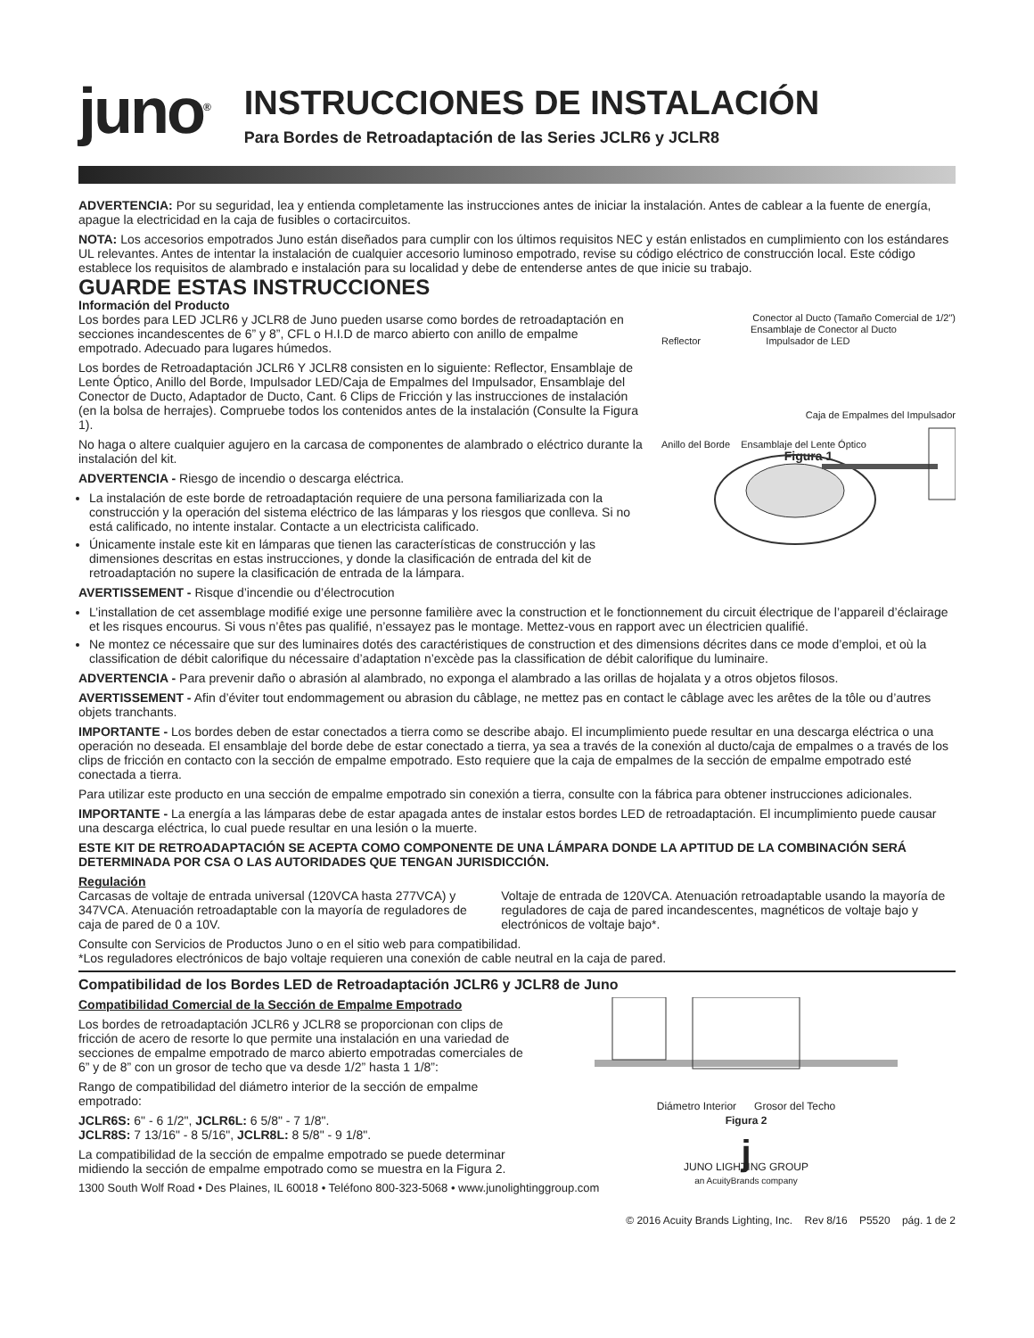juno<sup>®</sup>
INSTRUCCIONES DE INSTALACIÓN
Para Bordes de Retroadaptación de las Series JCLR6 y JCLR8
ADVERTENCIA: Por su seguridad, lea y entienda completamente las instrucciones antes de iniciar la instalación. Antes de cablear a la fuente de energía, apague la electricidad en la caja de fusibles o cortacircuitos.
NOTA: Los accesorios empotrados Juno están diseñados para cumplir con los últimos requisitos NEC y están enlistados en cumplimiento con los estándares UL relevantes. Antes de intentar la instalación de cualquier accesorio luminoso empotrado, revise su código eléctrico de construcción local. Este código establece los requisitos de alambrado e instalación para su localidad y debe de entenderse antes de que inicie su trabajo.
GUARDE ESTAS INSTRUCCIONES
Información del Producto
Conector al Ducto (Tamaño Comercial de 1/2")
Ensamblaje de Conector al Ducto
Reflector Impulsador de LED
Caja de Empalmes del Impulsador
Anillo del Borde Ensamblaje del Lente Óptico
Figura 1
Los bordes para LED JCLR6 y JCLR8 de Juno pueden usarse como bordes de retroadaptación en secciones incandescentes de 6” y 8”, CFL o H.I.D de marco abierto con anillo de empalme empotrado. Adecuado para lugares húmedos.
Los bordes de Retroadaptación JCLR6 Y JCLR8 consisten en lo siguiente: Reflector, Ensamblaje de Lente Óptico, Anillo del Borde, Impulsador LED/Caja de Empalmes del Impulsador, Ensamblaje del Conector de Ducto, Adaptador de Ducto, Cant. 6 Clips de Fricción y las instrucciones de instalación (en la bolsa de herrajes). Compruebe todos los contenidos antes de la instalación (Consulte la Figura 1).
No haga o altere cualquier agujero en la carcasa de componentes de alambrado o eléctrico durante la instalación del kit.
ADVERTENCIA - Riesgo de incendio o descarga eléctrica.
La instalación de este borde de retroadaptación requiere de una persona familiarizada con la construcción y la operación del sistema eléctrico de las lámparas y los riesgos que conlleva. Si no está calificado, no intente instalar. Contacte a un electricista calificado.
Únicamente instale este kit en lámparas que tienen las características de construcción y las dimensiones descritas en estas instrucciones, y donde la clasificación de entrada del kit de retroadaptación no supere la clasificación de entrada de la lámpara.
AVERTISSEMENT - Risque d’incendie ou d’électrocution
L’installation de cet assemblage modifié exige une personne familière avec la construction et le fonctionnement du circuit électrique de l’appareil d’éclairage et les risques encourus. Si vous n’êtes pas qualifié, n’essayez pas le montage. Mettez-vous en rapport avec un électricien qualifié.
Ne montez ce nécessaire que sur des luminaires dotés des caractéristiques de construction et des dimensions décrites dans ce mode d’emploi, et où la classification de débit calorifique du nécessaire d’adaptation n’excède pas la classification de débit calorifique du luminaire.
ADVERTENCIA - Para prevenir daño o abrasión al alambrado, no exponga el alambrado a las orillas de hojalata y a otros objetos filosos.
AVERTISSEMENT - Afin d’éviter tout endommagement ou abrasion du câblage, ne mettez pas en contact le câblage avec les arêtes de la tôle ou d’autres objets tranchants.
IMPORTANTE - Los bordes deben de estar conectados a tierra como se describe abajo. El incumplimiento puede resultar en una descarga eléctrica o una operación no deseada. El ensamblaje del borde debe de estar conectado a tierra, ya sea a través de la conexión al ducto/caja de empalmes o a través de los clips de fricción en contacto con la sección de empalme empotrado. Esto requiere que la caja de empalmes de la sección de empalme empotrado esté conectada a tierra.
Para utilizar este producto en una sección de empalme empotrado sin conexión a tierra, consulte con la fábrica para obtener instrucciones adicionales.
IMPORTANTE - La energía a las lámparas debe de estar apagada antes de instalar estos bordes LED de retroadaptación. El incumplimiento puede causar una descarga eléctrica, lo cual puede resultar en una lesión o la muerte.
ESTE KIT DE RETROADAPTACIÓN SE ACEPTA COMO COMPONENTE DE UNA LÁMPARA DONDE LA APTITUD DE LA COMBINACIÓN SERÁ DETERMINADA POR CSA O LAS AUTORIDADES QUE TENGAN JURISDICCIÓN.
Regulación
Carcasas de voltaje de entrada universal (120VCA hasta 277VCA) y 347VCA. Atenuación retroadaptable con la mayoría de reguladores de caja de pared de 0 a 10V.
Voltaje de entrada de 120VCA. Atenuación retroadaptable usando la mayoría de reguladores de caja de pared incandescentes, magnéticos de voltaje bajo y electrónicos de voltaje bajo*.
Consulte con Servicios de Productos Juno o en el sitio web para compatibilidad.
*Los reguladores electrónicos de bajo voltaje requieren una conexión de cable neutral en la caja de pared.
Compatibilidad de los Bordes LED de Retroadaptación JCLR6 y JCLR8 de Juno
Diámetro Interior Grosor del Techo
Figura 2
j
JUNO LIGHTING GROUP
an AcuityBrands company
Compatibilidad Comercial de la Sección de Empalme Empotrado
Los bordes de retroadaptación JCLR6 y JCLR8 se proporcionan con clips de fricción de acero de resorte lo que permite una instalación en una variedad de secciones de empalme empotrado de marco abierto empotradas comerciales de 6” y de 8” con un grosor de techo que va desde 1/2” hasta 1 1/8”:
Rango de compatibilidad del diámetro interior de la sección de empalme empotrado:
JCLR6S: 6" - 6 1/2", JCLR6L: 6 5/8" - 7 1/8".
JCLR8S: 7 13/16" - 8 5/16", JCLR8L: 8 5/8" - 9 1/8".
La compatibilidad de la sección de empalme empotrado se puede determinar midiendo la sección de empalme empotrado como se muestra en la Figura 2.
1300 South Wolf Road • Des Plaines, IL 60018 • Teléfono 800-323-5068 • www.junolightinggroup.com
© 2016 Acuity Brands Lighting, Inc. Rev 8/16 P5520 pág. 1 de 2